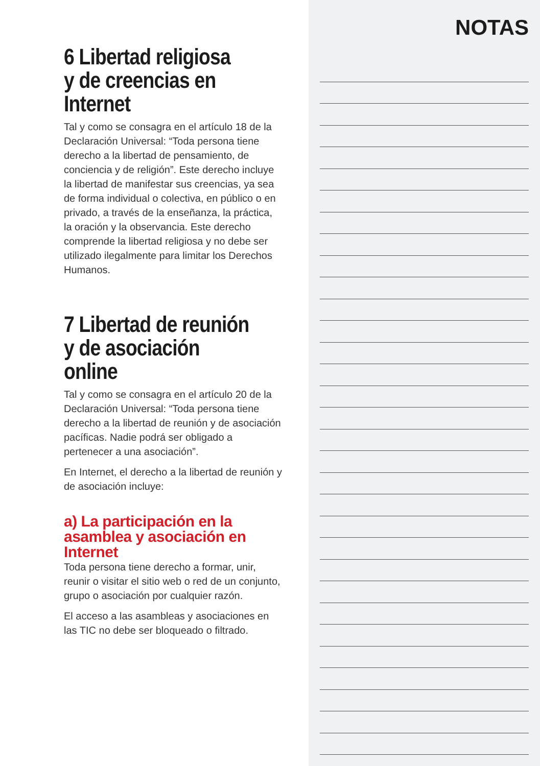6 Libertad religiosa
y de creencias en
Internet
Tal y como se consagra en el artículo 18 de la Declaración Universal: “Toda persona tiene derecho a la libertad de pensamiento, de conciencia y de religión”. Este derecho incluye la libertad de manifestar sus creencias, ya sea de forma individual o colectiva, en público o en privado, a través de la enseñanza, la práctica, la oración y la observancia. Este derecho comprende la libertad religiosa y no debe ser utilizado ilegalmente para limitar los Derechos Humanos.
7 Libertad de reunión
y de asociación online
Tal y como se consagra en el artículo 20 de la Declaración Universal: “Toda persona tiene derecho a la libertad de reunión y de asociación pacíficas. Nadie podrá ser obligado a pertenecer a una asociación”.
En Internet, el derecho a la libertad de reunión y de asociación incluye:
a) La participación en la asamblea y asociación en Internet
Toda persona tiene derecho a formar, unir, reunir o visitar el sitio web o red de un conjunto, grupo o asociación por cualquier razón.
El acceso a las asambleas y asociaciones en las TIC no debe ser bloqueado o filtrado.
NOTAS